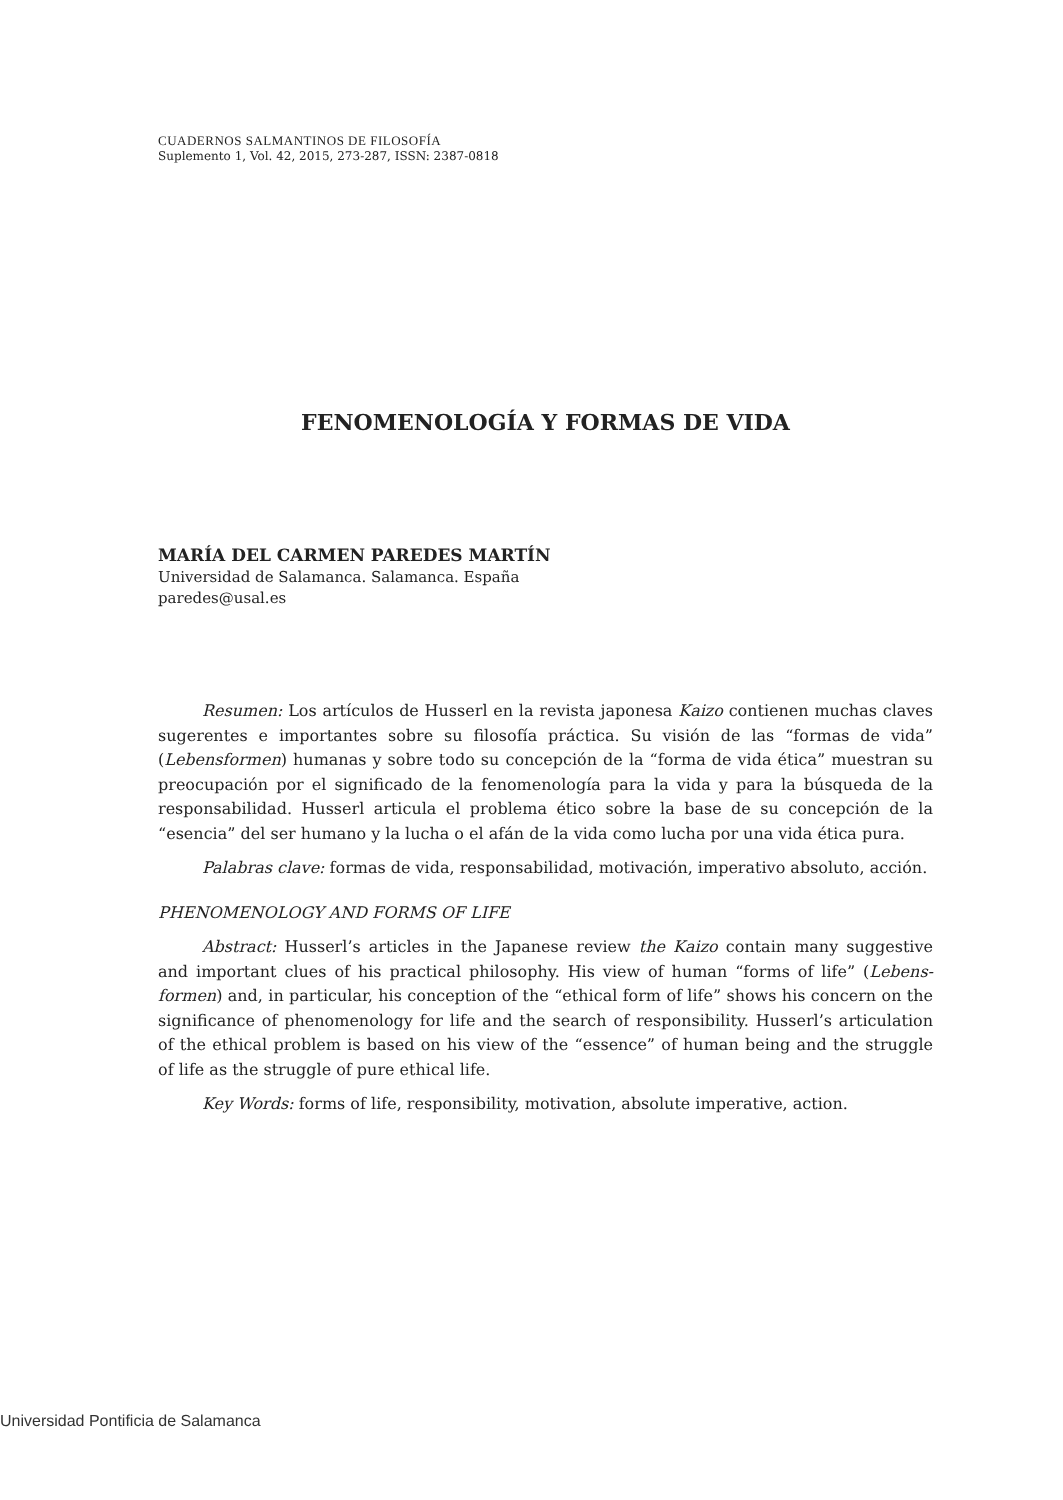CUADERNOS SALMANTINOS DE FILOSOFÍA
Suplemento 1, Vol. 42, 2015, 273-287, ISSN: 2387-0818
FENOMENOLOGÍA Y FORMAS DE VIDA
MARÍA DEL CARMEN PAREDES MARTÍN
Universidad de Salamanca. Salamanca. España
paredes@usal.es
Resumen: Los artículos de Husserl en la revista japonesa Kaizo contienen muchas claves sugerentes e importantes sobre su filosofía práctica. Su visión de las “formas de vida” (Lebensformen) humanas y sobre todo su concepción de la “forma de vida ética” muestran su preocupación por el significado de la fenomenología para la vida y para la búsqueda de la responsabilidad. Husserl articula el problema ético sobre la base de su concepción de la “esencia” del ser humano y la lucha o el afán de la vida como lucha por una vida ética pura.
Palabras clave: formas de vida, responsabilidad, motivación, imperativo absoluto, acción.
PHENOMENOLOGY AND FORMS OF LIFE
Abstract: Husserl’s articles in the Japanese review the Kaizo contain many suggestive and important clues of his practical philosophy. His view of human “forms of life” (Lebens-formen) and, in particular, his conception of the “ethical form of life” shows his concern on the significance of phenomenology for life and the search of responsibility. Husserl’s articulation of the ethical problem is based on his view of the “essence” of human being and the struggle of life as the struggle of pure ethical life.
Key Words: forms of life, responsibility, motivation, absolute imperative, action.
Universidad Pontificia de Salamanca